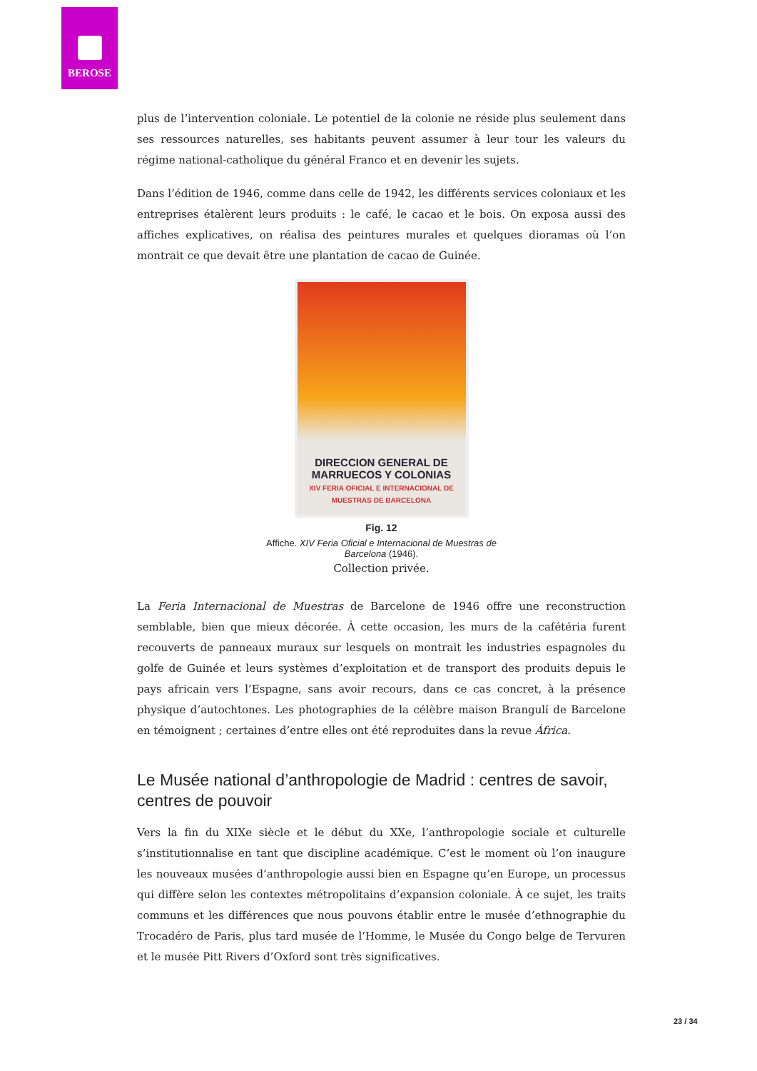BEROSE
plus de l’intervention coloniale. Le potentiel de la colonie ne réside plus seulement dans ses ressources naturelles, ses habitants peuvent assumer à leur tour les valeurs du régime national-catholique du général Franco et en devenir les sujets.
Dans l’édition de 1946, comme dans celle de 1942, les différents services coloniaux et les entreprises étalèrent leurs produits : le café, le cacao et le bois. On exposa aussi des affiches explicatives, on réalisa des peintures murales et quelques dioramas où l’on montrait ce que devait être une plantation de cacao de Guinée.
DIRECCION GENERAL DE MARRUECOS Y COLONIAS
XIV FERIA OFICIAL E INTERNACIONAL DE MUESTRAS DE BARCELONA
Fig. 12
Affiche. XIV Feria Oficial e Internacional de Muestras de Barcelona (1946).
Collection privée.
La Feria Internacional de Muestras de Barcelone de 1946 offre une reconstruction semblable, bien que mieux décorée. À cette occasion, les murs de la cafétéria furent recouverts de panneaux muraux sur lesquels on montrait les industries espagnoles du golfe de Guinée et leurs systèmes d’exploitation et de transport des produits depuis le pays africain vers l’Espagne, sans avoir recours, dans ce cas concret, à la présence physique d’autochtones. Les photographies de la célèbre maison Brangulí de Barcelone en témoignent ; certaines d’entre elles ont été reproduites dans la revue África.
Le Musée national d’anthropologie de Madrid : centres de savoir, centres de pouvoir
Vers la fin du XIXe siècle et le début du XXe, l’anthropologie sociale et culturelle s’institutionnalise en tant que discipline académique. C’est le moment où l’on inaugure les nouveaux musées d’anthropologie aussi bien en Espagne qu’en Europe, un processus qui diffère selon les contextes métropolitains d’expansion coloniale. À ce sujet, les traits communs et les différences que nous pouvons établir entre le musée d’ethnographie du Trocadéro de Paris, plus tard musée de l’Homme, le Musée du Congo belge de Tervuren et le musée Pitt Rivers d’Oxford sont très significatives.
23 / 34